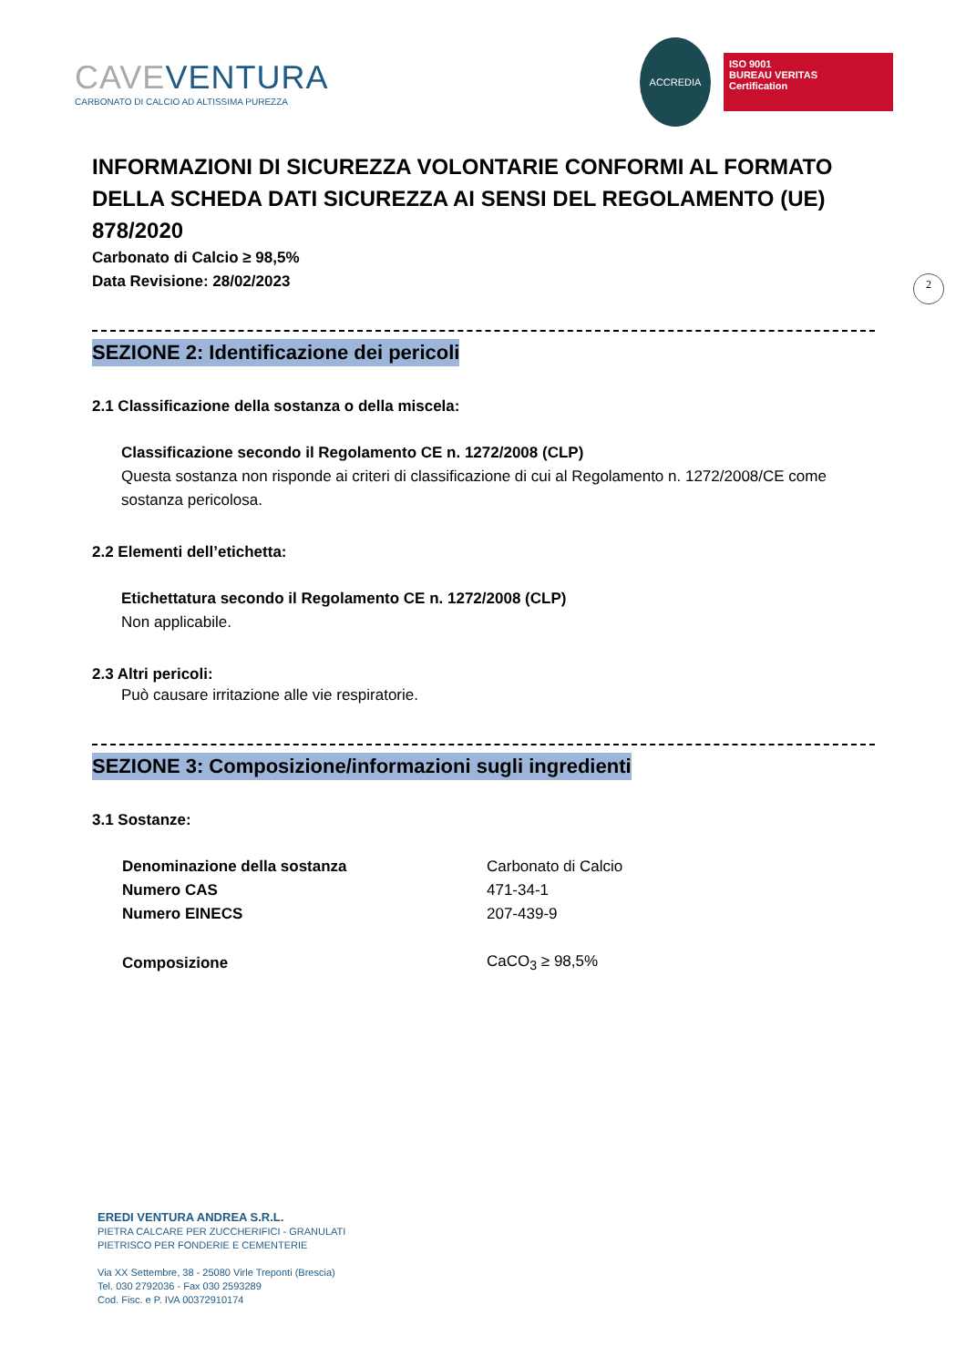CAVEVENTURA
CARBONATO DI CALCIO AD ALTISSIMA PUREZZA
ACCREDIA
ISO 9001
BUREAU VERITAS
Certification
2
INFORMAZIONI DI SICUREZZA VOLONTARIE CONFORMI AL FORMATO DELLA SCHEDA DATI SICUREZZA AI SENSI DEL REGOLAMENTO (UE) 878/2020
Carbonato di Calcio ≥ 98,5%
Data Revisione: 28/02/2023
SEZIONE 2: Identificazione dei pericoli
2.1 Classificazione della sostanza o della miscela:
Classificazione secondo il Regolamento CE n. 1272/2008 (CLP)
Questa sostanza non risponde ai criteri di classificazione di cui al Regolamento n. 1272/2008/CE come sostanza pericolosa.
2.2 Elementi dell’etichetta:
Etichettatura secondo il Regolamento CE n. 1272/2008 (CLP)
Non applicabile.
2.3 Altri pericoli:
Può causare irritazione alle vie respiratorie.
SEZIONE 3: Composizione/informazioni sugli ingredienti
3.1 Sostanze:
| Denominazione della sostanza | Carbonato di Calcio |
| Numero CAS | 471-34-1 |
| Numero EINECS | 207-439-9 |
| Composizione | CaCO<sub>3</sub> ≥ 98,5% |
EREDI VENTURA ANDREA S.R.L.
PIETRA CALCARE PER ZUCCHERIFICI - GRANULATI
PIETRISCO PER FONDERIE E CEMENTERIE
Via XX Settembre, 38 - 25080 Virle Treponti (Brescia)
Tel. 030 2792036 - Fax 030 2593289
Cod. Fisc. e P. IVA 00372910174